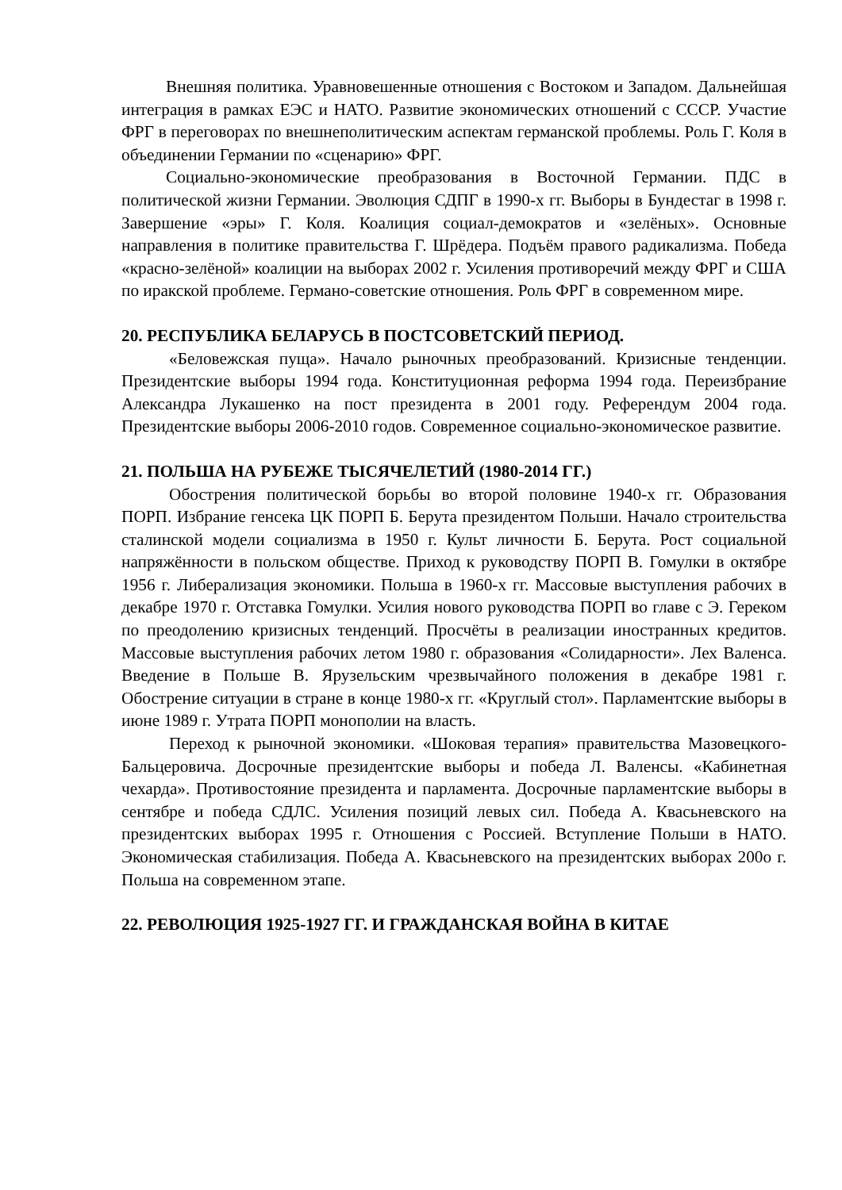Внешняя политика. Уравновешенные отношения с Востоком и Западом. Дальнейшая интеграция в рамках ЕЭС и НАТО. Развитие экономических отношений с СССР. Участие ФРГ в переговорах по внешнеполитическим аспектам германской проблемы. Роль Г. Коля в объединении Германии по «сценарию» ФРГ.
Социально-экономические преобразования в Восточной Германии. ПДС в политической жизни Германии. Эволюция СДПГ в 1990-х гг. Выборы в Бундестаг в 1998 г. Завершение «эры» Г. Коля. Коалиция социал-демократов и «зелёных». Основные направления в политике правительства Г. Шрёдера. Подъём правого радикализма. Победа «красно-зелёной» коалиции на выборах 2002 г. Усиления противоречий между ФРГ и США по иракской проблеме. Германо-советские отношения. Роль ФРГ в современном мире.
20. РЕСПУБЛИКА БЕЛАРУСЬ В ПОСТСОВЕТСКИЙ ПЕРИОД.
«Беловежская пуща». Начало рыночных преобразований. Кризисные тенденции. Президентские выборы 1994 года. Конституционная реформа 1994 года. Переизбрание Александра Лукашенко на пост президента в 2001 году. Референдум 2004 года. Президентские выборы 2006-2010 годов. Современное социально-экономическое развитие.
21. ПОЛЬША НА РУБЕЖЕ ТЫСЯЧЕЛЕТИЙ (1980-2014 ГГ.)
Обострения политической борьбы во второй половине 1940-х гг. Образования ПОРП. Избрание генсека ЦК ПОРП Б. Берута президентом Польши. Начало строительства сталинской модели социализма в 1950 г. Культ личности Б. Берута. Рост социальной напряжённости в польском обществе. Приход к руководству ПОРП В. Гомулки в октябре 1956 г. Либерализация экономики. Польша в 1960-х гг. Массовые выступления рабочих в декабре 1970 г. Отставка Гомулки. Усилия нового руководства ПОРП во главе с Э. Гереком по преодолению кризисных тенденций. Просчёты в реализации иностранных кредитов. Массовые выступления рабочих летом 1980 г. образования «Солидарности». Лех Валенса. Введение в Польше В. Ярузельским чрезвычайного положения в декабре 1981 г. Обострение ситуации в стране в конце 1980-х гг. «Круглый стол». Парламентские выборы в июне 1989 г. Утрата ПОРП монополии на власть.
Переход к рыночной экономики. «Шоковая терапия» правительства Мазовецкого-Бальцеровича. Досрочные президентские выборы и победа Л. Валенсы. «Кабинетная чехарда». Противостояние президента и парламента. Досрочные парламентские выборы в сентябре и победа СДЛС. Усиления позиций левых сил. Победа А. Квасьневского на президентских выборах 1995 г. Отношения с Россией. Вступление Польши в НАТО. Экономическая стабилизация. Победа А. Квасьневского на президентских выборах 200о г. Польша на современном этапе.
22. РЕВОЛЮЦИЯ 1925-1927 ГГ. И ГРАЖДАНСКАЯ ВОЙНА В КИТАЕ